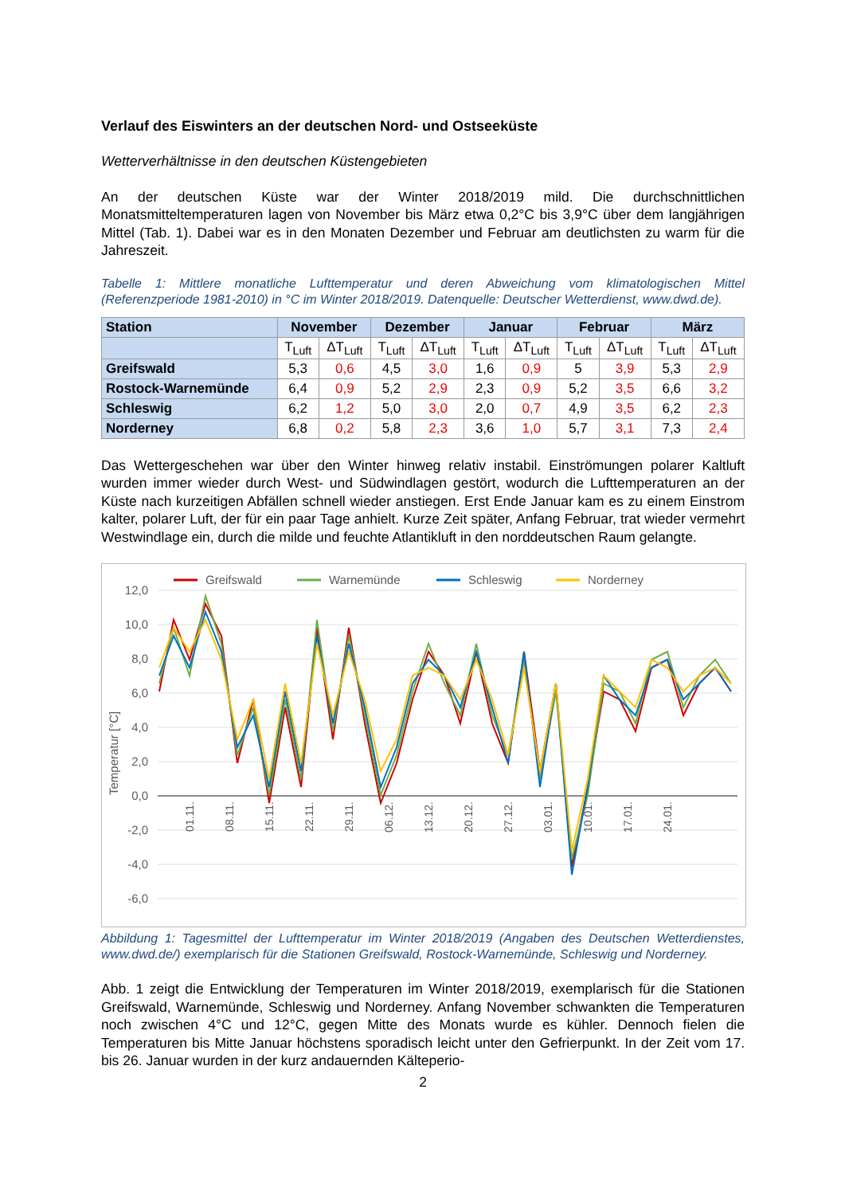Verlauf des Eiswinters an der deutschen Nord- und Ostseeküste
Wetterverhältnisse in den deutschen Küstengebieten
An der deutschen Küste war der Winter 2018/2019 mild. Die durchschnittlichen Monatsmitteltemperaturen lagen von November bis März etwa 0,2°C bis 3,9°C über dem langjährigen Mittel (Tab. 1). Dabei war es in den Monaten Dezember und Februar am deutlichsten zu warm für die Jahreszeit.
Tabelle 1: Mittlere monatliche Lufttemperatur und deren Abweichung vom klimatologischen Mittel (Referenzperiode 1981-2010) in °C im Winter 2018/2019. Datenquelle: Deutscher Wetterdienst, www.dwd.de).
| Station | November | | Dezember | | Januar | | Februar | | März | |
| --- | --- | --- | --- | --- | --- | --- | --- | --- | --- | --- |
| | T<sub>Luft</sub> | ΔT<sub>Luft</sub> | T<sub>Luft</sub> | ΔT<sub>Luft</sub> | T<sub>Luft</sub> | ΔT<sub>Luft</sub> | T<sub>Luft</sub> | ΔT<sub>Luft</sub> | T<sub>Luft</sub> | ΔT<sub>Luft</sub> |
| Greifswald | 5,3 | 0,6 | 4,5 | 3,0 | 1,6 | 0,9 | 5 | 3,9 | 5,3 | 2,9 |
| Rostock-Warnemünde | 6,4 | 0,9 | 5,2 | 2,9 | 2,3 | 0,9 | 5,2 | 3,5 | 6,6 | 3,2 |
| Schleswig | 6,2 | 1,2 | 5,0 | 3,0 | 2,0 | 0,7 | 4,9 | 3,5 | 6,2 | 2,3 |
| Norderney | 6,8 | 0,2 | 5,8 | 2,3 | 3,6 | 1,0 | 5,7 | 3,1 | 7,3 | 2,4 |
Das Wettergeschehen war über den Winter hinweg relativ instabil. Einströmungen polarer Kaltluft wurden immer wieder durch West- und Südwindlagen gestört, wodurch die Lufttemperaturen an der Küste nach kurzeitigen Abfällen schnell wieder anstiegen. Erst Ende Januar kam es zu einem Einstrom kalter, polarer Luft, der für ein paar Tage anhielt. Kurze Zeit später, Anfang Februar, trat wieder vermehrt Westwindlage ein, durch die milde und feuchte Atlantikluft in den norddeutschen Raum gelangte.
Greifswald
Warnemünde
Schleswig
Norderney
12,0
10,0
8,0
6,0
4,0
2,0
0,0
-2,0
-4,0
-6,0
Temperatur [°C]
01.11.
08.11.
15.11.
22.11.
29.11.
06.12.
13.12.
20.12.
27.12.
03.01.
10.01.
17.01.
24.01.
Abbildung 1: Tagesmittel der Lufttemperatur im Winter 2018/2019 (Angaben des Deutschen Wetterdienstes, www.dwd.de/) exemplarisch für die Stationen Greifswald, Rostock-Warnemünde, Schleswig und Norderney.
Abb. 1 zeigt die Entwicklung der Temperaturen im Winter 2018/2019, exemplarisch für die Stationen Greifswald, Warnemünde, Schleswig und Norderney. Anfang November schwankten die Temperaturen noch zwischen 4°C und 12°C, gegen Mitte des Monats wurde es kühler. Dennoch fielen die Temperaturen bis Mitte Januar höchstens sporadisch leicht unter den Gefrierpunkt. In der Zeit vom 17. bis 26. Januar wurden in der kurz andauernden Kälteperio-
2